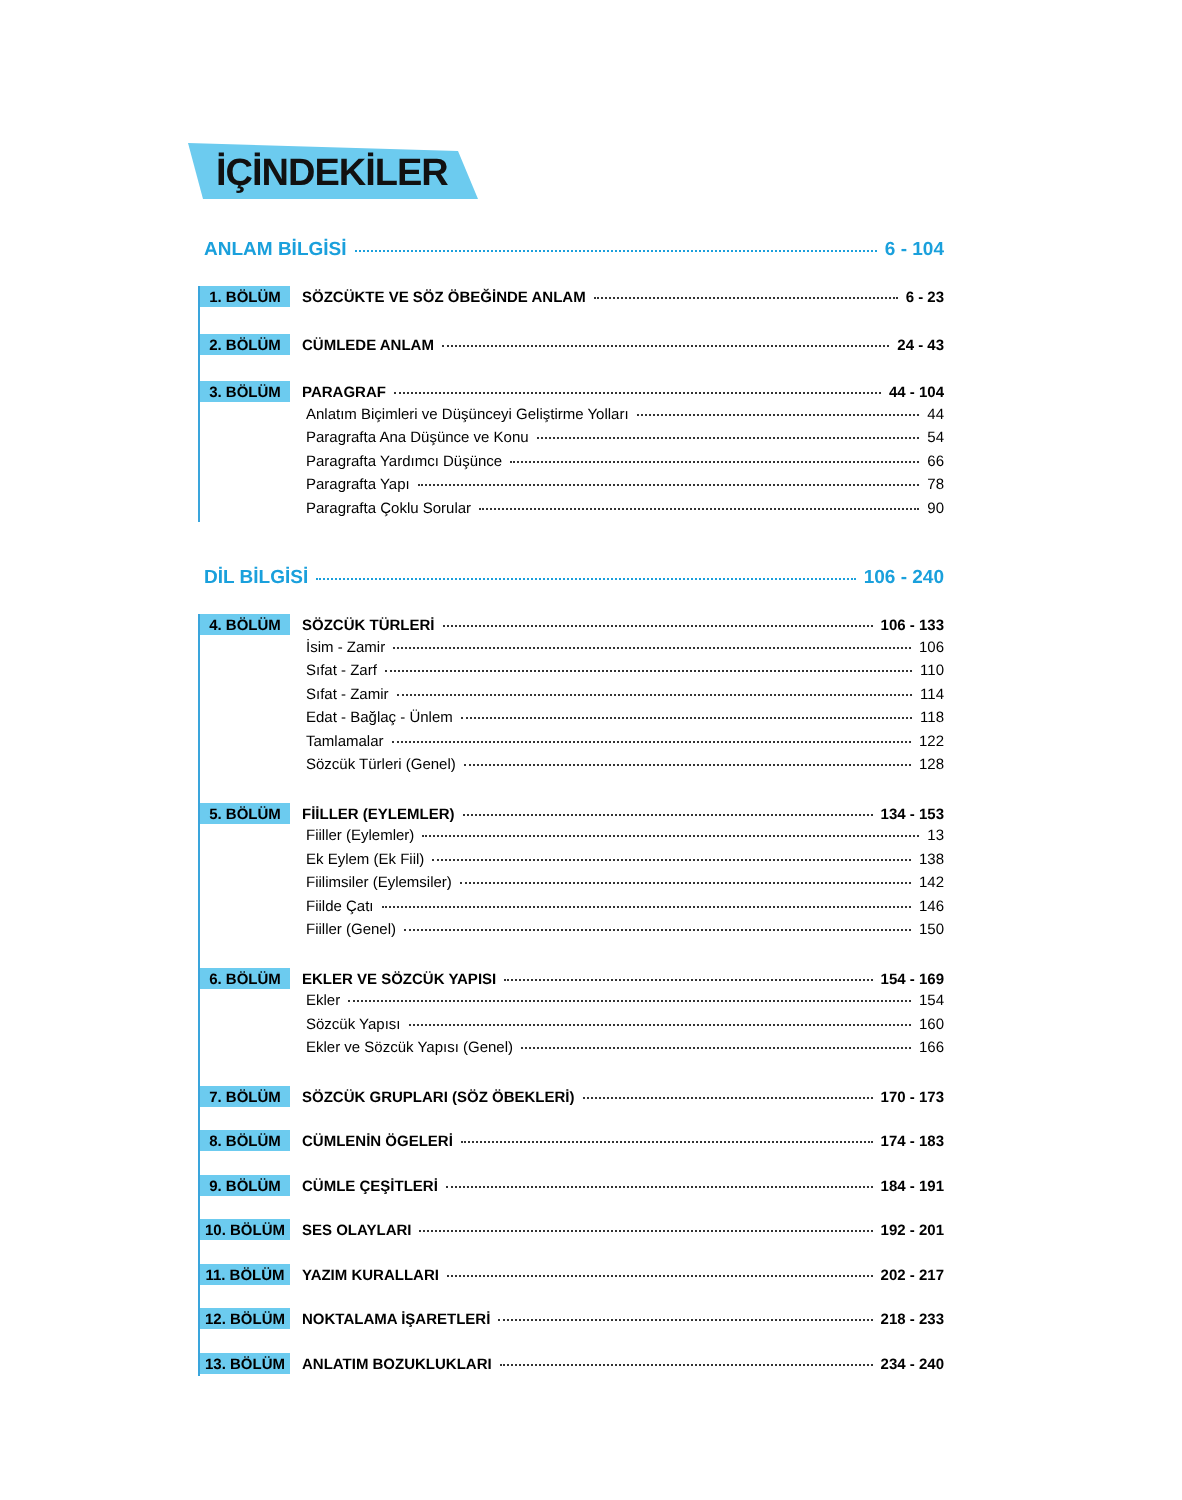İÇİNDEKİLER
ANLAM BİLGİSİ 6 - 104
1. BÖLÜM SÖZCÜKTE VE SÖZ ÖBEĞİNDE ANLAM 6 - 23
2. BÖLÜM CÜMLEDE ANLAM 24 - 43
3. BÖLÜM PARAGRAF 44 - 104
Anlatım Biçimleri ve Düşünceyi Geliştirme Yolları 44
Paragrafta Ana Düşünce ve Konu 54
Paragrafta Yardımcı Düşünce 66
Paragrafta Yapı 78
Paragrafta Çoklu Sorular 90
DİL BİLGİSİ 106 - 240
4. BÖLÜM SÖZCÜK TÜRLERİ 106 - 133
İsim - Zamir 106
Sıfat - Zarf 110
Sıfat - Zamir 114
Edat - Bağlaç - Ünlem 118
Tamlamalar 122
Sözcük Türleri (Genel) 128
5. BÖLÜM FİİLLER (EYLEMLER) 134 - 153
Fiiller (Eylemler) 13
Ek Eylem (Ek Fiil) 138
Fiilimsiler (Eylemsiler) 142
Fiilde Çatı 146
Fiiller (Genel) 150
6. BÖLÜM EKLER VE SÖZCÜK YAPISI 154 - 169
Ekler 154
Sözcük Yapısı 160
Ekler ve Sözcük Yapısı (Genel) 166
7. BÖLÜM SÖZCÜK GRUPLARI (SÖZ ÖBEKLERİ) 170 - 173
8. BÖLÜM CÜMLENİN ÖGELERİ 174 - 183
9. BÖLÜM CÜMLE ÇEŞİTLERİ 184 - 191
10. BÖLÜM SES OLAYLARI 192 - 201
11. BÖLÜM YAZIM KURALLARI 202 - 217
12. BÖLÜM NOKTALAMA İŞARETLERİ 218 - 233
13. BÖLÜM ANLATIM BOZUKLUKLARI 234 - 240